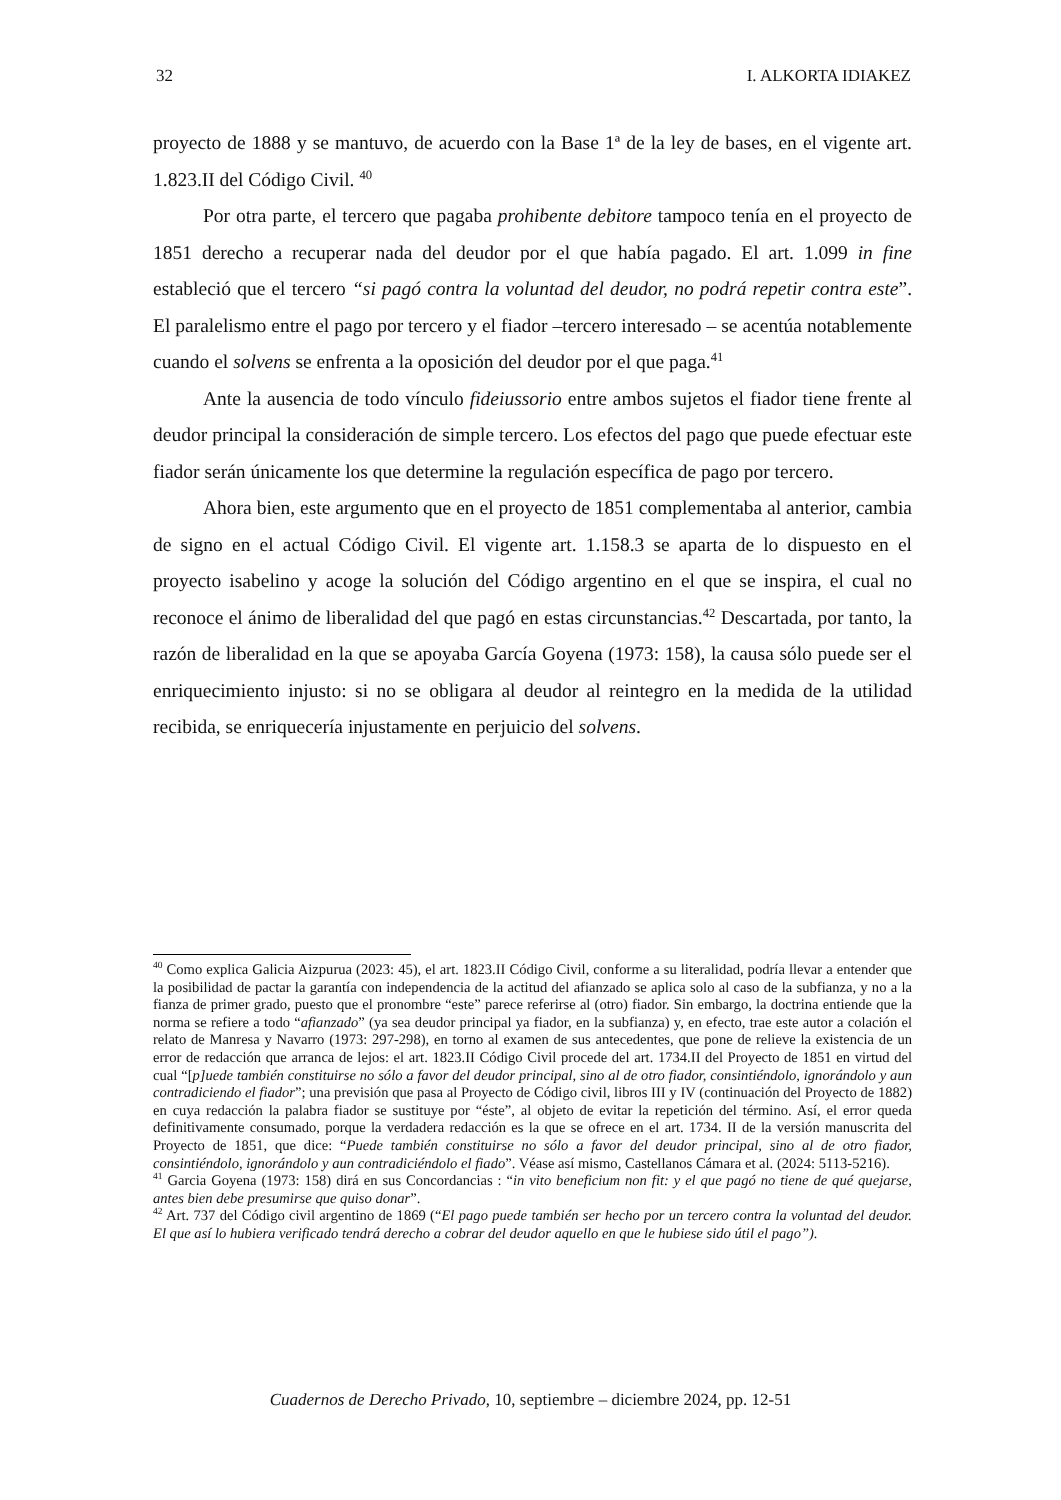32 I. ALKORTA IDIAKEZ
proyecto de 1888 y se mantuvo, de acuerdo con la Base 1ª de la ley de bases, en el vigente art. 1.823.II del Código Civil. <sup>40</sup>
Por otra parte, el tercero que pagaba prohibente debitore tampoco tenía en el proyecto de 1851 derecho a recuperar nada del deudor por el que había pagado. El art. 1.099 in fine estableció que el tercero “si pagó contra la voluntad del deudor, no podrá repetir contra este”. El paralelismo entre el pago por tercero y el fiador –tercero interesado – se acentúa notablemente cuando el solvens se enfrenta a la oposición del deudor por el que paga.<sup>41</sup>
Ante la ausencia de todo vínculo fideiussorio entre ambos sujetos el fiador tiene frente al deudor principal la consideración de simple tercero. Los efectos del pago que puede efectuar este fiador serán únicamente los que determine la regulación específica de pago por tercero.
Ahora bien, este argumento que en el proyecto de 1851 complementaba al anterior, cambia de signo en el actual Código Civil. El vigente art. 1.158.3 se aparta de lo dispuesto en el proyecto isabelino y acoge la solución del Código argentino en el que se inspira, el cual no reconoce el ánimo de liberalidad del que pagó en estas circunstancias.<sup>42</sup> Descartada, por tanto, la razón de liberalidad en la que se apoyaba García Goyena (1973: 158), la causa sólo puede ser el enriquecimiento injusto: si no se obligara al deudor al reintegro en la medida de la utilidad recibida, se enriquecería injustamente en perjuicio del solvens.
<sup>40</sup> Como explica Galicia Aizpurua (2023: 45), el art. 1823.II Código Civil, conforme a su literalidad, podría llevar a entender que la posibilidad de pactar la garantía con independencia de la actitud del afianzado se aplica solo al caso de la subfianza, y no a la fianza de primer grado, puesto que el pronombre “este” parece referirse al (otro) fiador. Sin embargo, la doctrina entiende que la norma se refiere a todo “afianzado” (ya sea deudor principal ya fiador, en la subfianza) y, en efecto, trae este autor a colación el relato de Manresa y Navarro (1973: 297-298), en torno al examen de sus antecedentes, que pone de relieve la existencia de un error de redacción que arranca de lejos: el art. 1823.II Código Civil procede del art. 1734.II del Proyecto de 1851 en virtud del cual “[p]uede también constituirse no sólo a favor del deudor principal, sino al de otro fiador, consintiéndolo, ignorándolo y aun contradiciendo el fiador”; una previsión que pasa al Proyecto de Código civil, libros III y IV (continuación del Proyecto de 1882) en cuya redacción la palabra fiador se sustituye por “éste”, al objeto de evitar la repetición del término. Así, el error queda definitivamente consumado, porque la verdadera redacción es la que se ofrece en el art. 1734. II de la versión manuscrita del Proyecto de 1851, que dice: “Puede también constituirse no sólo a favor del deudor principal, sino al de otro fiador, consintiéndolo, ignorándolo y aun contradiciéndolo el fiado”. Véase así mismo, Castellanos Cámara et al. (2024: 5113-5216).
<sup>41</sup> Garcia Goyena (1973: 158) dirá en sus Concordancias : “in vito beneficium non fit: y el que pagó no tiene de qué quejarse, antes bien debe presumirse que quiso donar”.
<sup>42</sup> Art. 737 del Código civil argentino de 1869 (“El pago puede también ser hecho por un tercero contra la voluntad del deudor. El que así lo hubiera verificado tendrá derecho a cobrar del deudor aquello en que le hubiese sido útil el pago”).
Cuadernos de Derecho Privado, 10, septiembre – diciembre 2024, pp. 12-51